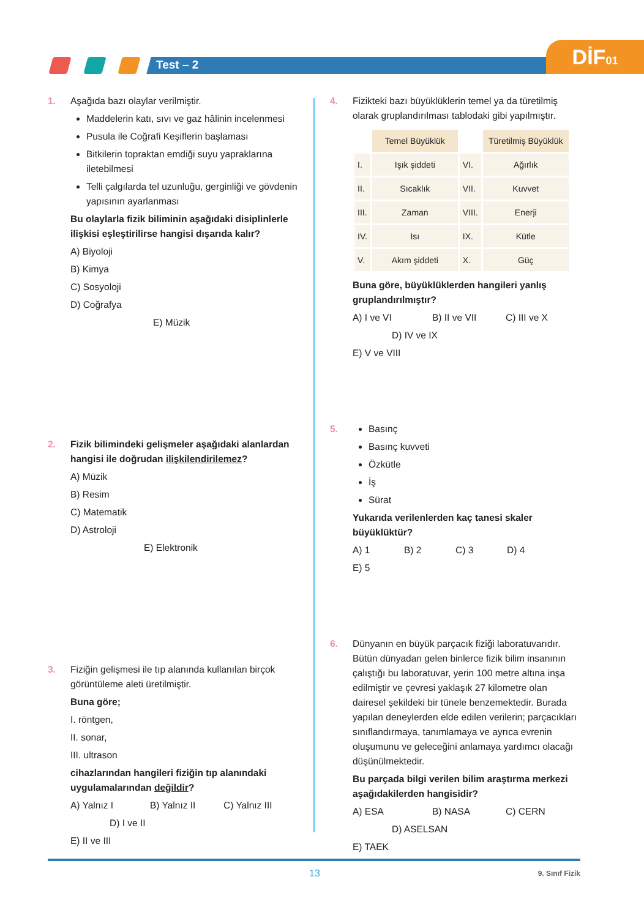Test – 2
DİF01
1. Aşağıda bazı olaylar verilmiştir.
Maddelerin katı, sıvı ve gaz hâlinin incelenmesi
Pusula ile Coğrafi Keşiflerin başlaması
Bitkilerin topraktan emdiği suyu yapraklarına iletebilmesi
Telli çalgılarda tel uzunluğu, gerginliği ve gövdenin yapısının ayarlanması
Bu olaylarla fizik biliminin aşağıdaki disiplinlerle ilişkisi eşleştirilirse hangisi dışarıda kalır?
A) Biyoloji B) Kimya C) Sosyoloji D) Coğrafya E) Müzik
2. Fizik bilimindeki gelişmeler aşağıdaki alanlardan hangisi ile doğrudan ilişkilendirilemez?
A) Müzik B) Resim C) Matematik D) Astroloji E) Elektronik
3. Fiziğin gelişmesi ile tıp alanında kullanılan birçok görüntüleme aleti üretilmiştir.
Buna göre;
I. röntgen,
II. sonar,
III. ultrason
cihazlarından hangileri fiziğin tıp alanındaki uygulamalarından değildir?
A) Yalnız I B) Yalnız II C) Yalnız III D) I ve II E) II ve III
4. Fizikteki bazı büyüklüklerin temel ya da türetilmiş olarak gruplandırılması tablodaki gibi yapılmıştır.
| | Temel Büyüklük | | Türetilmiş Büyüklük |
| I. | Işık şiddeti | VI. | Ağırlık |
| II. | Sıcaklık | VII. | Kuvvet |
| III. | Zaman | VIII. | Enerji |
| IV. | Isı | IX. | Kütle |
| V. | Akım şiddeti | X. | Güç |
Buna göre, büyüklüklerden hangileri yanlış gruplandırılmıştır?
A) I ve VI B) II ve VII C) III ve X D) IV ve IX E) V ve VIII
5. Basınç
Basınç kuvveti
Özkütle
İş
Sürat
Yukarıda verilenlerden kaç tanesi skaler büyüklüktür?
A) 1 B) 2 C) 3 D) 4 E) 5
6. Dünyanın en büyük parçacık fiziği laboratuvarıdır. Bütün dünyadan gelen binlerce fizik bilim insanının çalıştığı bu laboratuvar, yerin 100 metre altına inşa edilmiştir ve çevresi yaklaşık 27 kilometre olan dairesel şekildeki bir tünele benzemektedir. Burada yapılan deneylerden elde edilen verilerin; parçacıkları sınıflandırmaya, tanımlamaya ve ayrıca evrenin oluşumunu ve geleceğini anlamaya yardımcı olacağı düşünülmektedir.
Bu parçada bilgi verilen bilim araştırma merkezi aşağıdakilerden hangisidir?
A) ESA B) NASA C) CERN D) ASELSAN E) TAEK
13 9. Sınıf Fizik